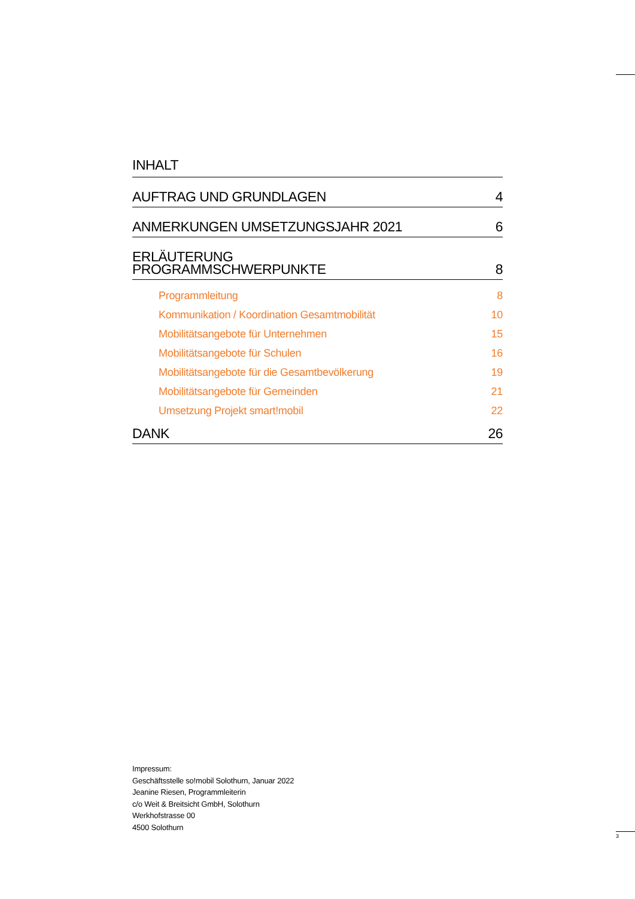INHALT
AUFTRAG UND GRUNDLAGEN 4
ANMERKUNGEN UMSETZUNGSJAHR 2021 6
ERLÄUTERUNG
PROGRAMMSCHWERPUNKTE 8
Programmleitung 8
Kommunikation / Koordination Gesamtmobilität 10
Mobilitätsangebote für Unternehmen 15
Mobilitätsangebote für Schulen 16
Mobilitätsangebote für die Gesamtbevölkerung 19
Mobilitätsangebote für Gemeinden 21
Umsetzung Projekt smart!mobil 22
DANK 26
Impressum:
Geschäftsstelle so!mobil Solothurn, Januar 2022
Jeanine Riesen, Programmleiterin
c/o Weit & Breitsicht GmbH, Solothurn
Werkhofstrasse 00
4500 Solothurn
3